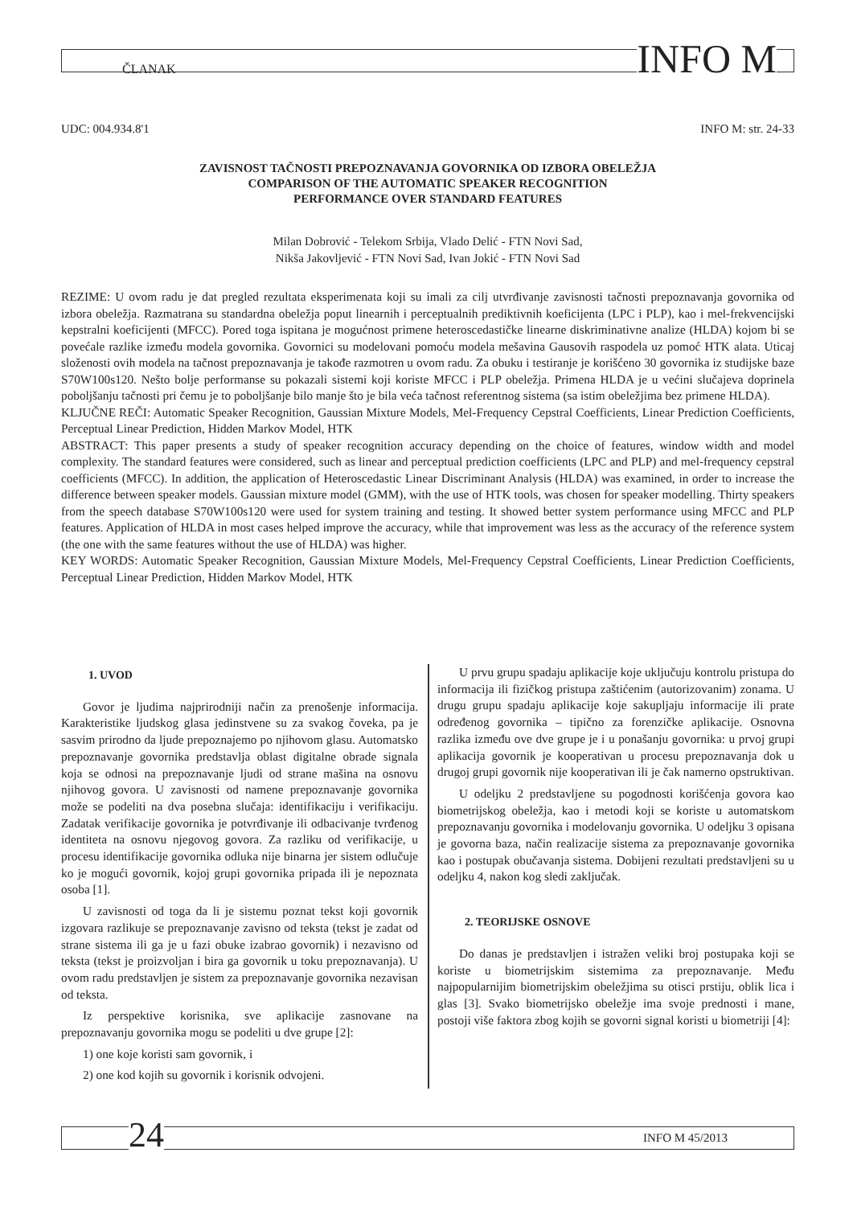ČLANAK INFO M
UDC: 004.934.8'1 INFO M: str. 24-33
ZAVISNOST TAČNOSTI PREPOZNAVANJA GOVORNIKA OD IZBORA OBELEŽJA
COMPARISON OF THE AUTOMATIC SPEAKER RECOGNITION
PERFORMANCE OVER STANDARD FEATURES
Milan Dobrović - Telekom Srbija, Vlado Delić - FTN Novi Sad,
Nikša Jakovljević - FTN Novi Sad, Ivan Jokić - FTN Novi Sad
REZIME: U ovom radu je dat pregled rezultata eksperimenata koji su imali za cilj utvrđivanje zavisnosti tačnosti prepoznavanja govornika od izbora obeležja. Razmatrana su standardna obeležja poput linearnih i perceptualnih prediktivnih koeficijenta (LPC i PLP), kao i mel-frekvencijski kepstralni koeficijenti (MFCC). Pored toga ispitana je mogućnost primene heteroscedastičke linearne diskriminativne analize (HLDA) kojom bi se povećale razlike između modela govornika. Govornici su modelovani pomoću modela mešavina Gausovih raspodela uz pomoć HTK alata. Uticaj složenosti ovih modela na tačnost prepoznavanja je takođe razmotren u ovom radu. Za obuku i testiranje je korišćeno 30 govornika iz studijske baze S70W100s120. Nešto bolje performanse su pokazali sistemi koji koriste MFCC i PLP obeležja. Primena HLDA je u većini slučajeva doprinela poboljšanju tačnosti pri čemu je to poboljšanje bilo manje što je bila veća tačnost referentnog sistema (sa istim obeležjima bez primene HLDA).
KLJUČNE REČI: Automatic Speaker Recognition, Gaussian Mixture Models, Mel-Frequency Cepstral Coefficients, Linear Prediction Coefficients, Perceptual Linear Prediction, Hidden Markov Model, HTK
ABSTRACT: This paper presents a study of speaker recognition accuracy depending on the choice of features, window width and model complexity. The standard features were considered, such as linear and perceptual prediction coefficients (LPC and PLP) and mel-frequency cepstral coefficients (MFCC). In addition, the application of Heteroscedastic Linear Discriminant Analysis (HLDA) was examined, in order to increase the difference between speaker models. Gaussian mixture model (GMM), with the use of HTK tools, was chosen for speaker modelling. Thirty speakers from the speech database S70W100s120 were used for system training and testing. It showed better system performance using MFCC and PLP features. Application of HLDA in most cases helped improve the accuracy, while that improvement was less as the accuracy of the reference system (the one with the same features without the use of HLDA) was higher.
KEY WORDS: Automatic Speaker Recognition, Gaussian Mixture Models, Mel-Frequency Cepstral Coefficients, Linear Prediction Coefficients, Perceptual Linear Prediction, Hidden Markov Model, HTK
1. UVOD
Govor je ljudima najprirodniji način za prenošenje informacija. Karakteristike ljudskog glasa jedinstvene su za svakog čoveka, pa je sasvim prirodno da ljude prepoznajemo po njihovom glasu. Automatsko prepoznavanje govornika predstavlja oblast digitalne obrade signala koja se odnosi na prepoznavanje ljudi od strane mašina na osnovu njihovog govora. U zavisnosti od namene prepoznavanje govornika može se podeliti na dva posebna slučaja: identifikaciju i verifikaciju. Zadatak verifikacije govornika je potvrđivanje ili odbacivanje tvrđenog identiteta na osnovu njegovog govora. Za razliku od verifikacije, u procesu identifikacije govornika odluka nije binarna jer sistem odlučuje ko je mogući govornik, kojoj grupi govornika pripada ili je nepoznata osoba [1].
U zavisnosti od toga da li je sistemu poznat tekst koji govornik izgovara razlikuje se prepoznavanje zavisno od teksta (tekst je zadat od strane sistema ili ga je u fazi obuke izabrao govornik) i nezavisno od teksta (tekst je proizvoljan i bira ga govornik u toku prepoznavanja). U ovom radu predstavljen je sistem za prepoznavanje govornika nezavisan od teksta.
Iz perspektive korisnika, sve aplikacije zasnovane na prepoznavanju govornika mogu se podeliti u dve grupe [2]:
1) one koje koristi sam govornik, i
2) one kod kojih su govornik i korisnik odvojeni.
U prvu grupu spadaju aplikacije koje uključuju kontrolu pristupa do informacija ili fizičkog pristupa zaštićenim (autorizovanim) zonama. U drugu grupu spadaju aplikacije koje sakupljaju informacije ili prate određenog govornika – tipično za forenzičke aplikacije. Osnovna razlika između ove dve grupe je i u ponašanju govornika: u prvoj grupi aplikacija govornik je kooperativan u procesu prepoznavanja dok u drugoj grupi govornik nije kooperativan ili je čak namerno opstruktivan.
U odeljku 2 predstavljene su pogodnosti korišćenja govora kao biometrijskog obeležja, kao i metodi koji se koriste u automatskom prepoznavanju govornika i modelovanju govornika. U odeljku 3 opisana je govorna baza, način realizacije sistema za prepoznavanje govornika kao i postupak obučavanja sistema. Dobijeni rezultati predstavljeni su u odeljku 4, nakon kog sledi zaključak.
2. TEORIJSKE OSNOVE
Do danas je predstavljen i istražen veliki broj postupaka koji se koriste u biometrijskim sistemima za prepoznavanje. Među najpopularnijim biometrijskim obeležjima su otisci prstiju, oblik lica i glas [3]. Svako biometrijsko obeležje ima svoje prednosti i mane, postoji više faktora zbog kojih se govorni signal koristi u biometriji [4]:
24 INFO M 45/2013